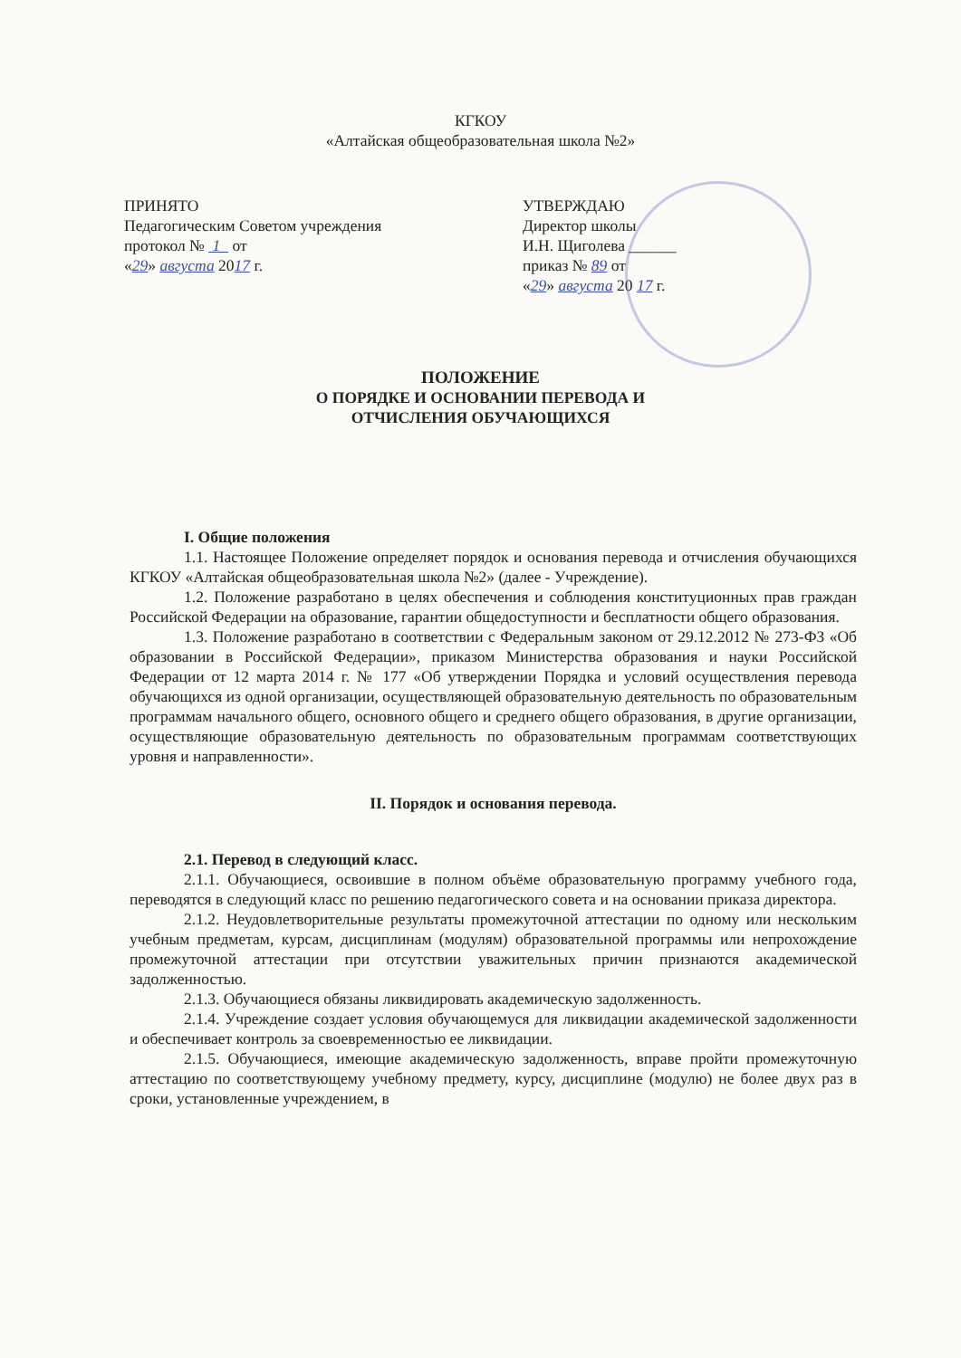КГКОУ
«Алтайская общеобразовательная школа №2»
ПРИНЯТО
Педагогическим Советом учреждения
протокол № 1 от
«29» августа 2017 г.
УТВЕРЖДАЮ
Директор школы
И.Н. Щиголева ______
приказ № 89 от
«29» августа 20 17 г.
ПОЛОЖЕНИЕ
О ПОРЯДКЕ И ОСНОВАНИИ ПЕРЕВОДА И
ОТЧИСЛЕНИЯ ОБУЧАЮЩИХСЯ
I. Общие положения
1.1. Настоящее Положение определяет порядок и основания перевода и отчисления обучающихся КГКОУ «Алтайская общеобразовательная школа №2» (далее - Учреждение).
1.2. Положение разработано в целях обеспечения и соблюдения конституционных прав граждан Российской Федерации на образование, гарантии общедоступности и бесплатности общего образования.
1.3. Положение разработано в соответствии с Федеральным законом от 29.12.2012 № 273-ФЗ «Об образовании в Российской Федерации», приказом Министерства образования и науки Российской Федерации от 12 марта 2014 г. № 177 «Об утверждении Порядка и условий осуществления перевода обучающихся из одной организации, осуществляющей образовательную деятельность по образовательным программам начального общего, основного общего и среднего общего образования, в другие организации, осуществляющие образовательную деятельность по образовательным программам соответствующих уровня и направленности».
II. Порядок и основания перевода.
2.1. Перевод в следующий класс.
2.1.1. Обучающиеся, освоившие в полном объёме образовательную программу учебного года, переводятся в следующий класс по решению педагогического совета и на основании приказа директора.
2.1.2. Неудовлетворительные результаты промежуточной аттестации по одному или нескольким учебным предметам, курсам, дисциплинам (модулям) образовательной программы или непрохождение промежуточной аттестации при отсутствии уважительных причин признаются академической задолженностью.
2.1.3. Обучающиеся обязаны ликвидировать академическую задолженность.
2.1.4. Учреждение создает условия обучающемуся для ликвидации академической задолженности и обеспечивает контроль за своевременностью ее ликвидации.
2.1.5. Обучающиеся, имеющие академическую задолженность, вправе пройти промежуточную аттестацию по соответствующему учебному предмету, курсу, дисциплине (модулю) не более двух раз в сроки, установленные учреждением, в